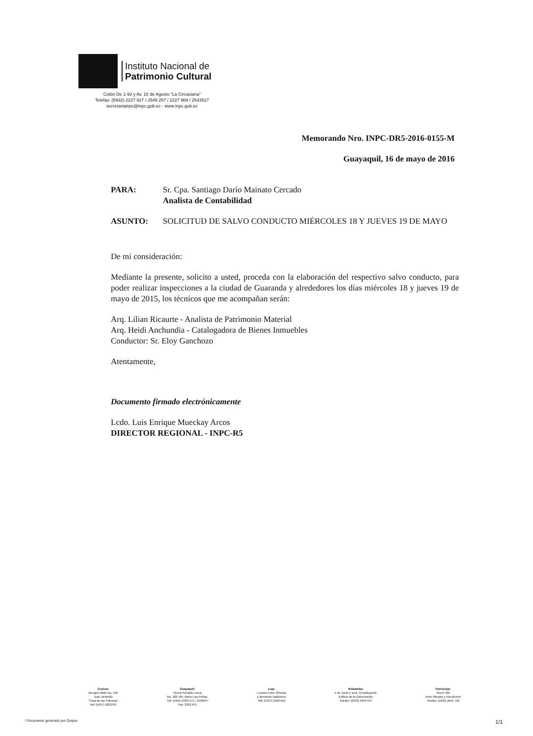Instituto Nacional de
Patrimonio Cultural
Colón Oe 1-93 y Av. 10 de Agosto "La Circasiana"
Telefax: (5932) 2227 927 / 2549 257 / 2227 969 / 2543527
secretariainpc@inpc.gob.ec - www.inpc.gob.ec
Memorando Nro. INPC-DR5-2016-0155-M
Guayaquil, 16 de mayo de 2016
PARA: Sr. Cpa. Santiago Darío Mainato Cercado
Analista de Contabilidad
ASUNTO: SOLICITUD DE SALVO CONDUCTO MIÉRCOLES 18 Y JUEVES 19 DE MAYO
De mi consideración:
Mediante la presente, solicito a usted, proceda con la elaboración del respectivo salvo conducto, para poder realizar inspecciones a la ciudad de Guaranda y alrededores los días miércoles 18 y jueves 19 de mayo de 2015, los técnicos que me acompañan serán:
Arq. Lilian Ricaurte - Analista de Patrimonio Material
Arq. Heidi Anchundia - Catalogadora de Bienes Inmuebles
Conductor: Sr. Eloy Ganchozo
Atentamente,
Documento firmado electrónicamente
Lcdo. Luis Enrique Mueckay Arcos
DIRECTOR REGIONAL - INPC-R5
Cuenca:
Benigno Malo No. 140
Juan Jaramillo
"Casa de las Palomas"
Telf: (5937) 2833787
Guayaquil:
Numa Pompilio Llona
No. 182-184, Barrio Las Peñas.
Telf: (5934) 2303 571 / 2568347
Fax: 2303 671
Loja:
Lourdes entre Olmedo
y Bernardo Valdivieso
Telf: (5937) 2560 652
Riobamba:
5 de Junio y 1era. Constituyente
Edificio de la Gobernación
Telefax: (5933) 2950 597
Portoviejo:
Sucre 405
entre Morales y Rocafuerte
Telefax: (5935) 2651 722
* Documento generado por Quipux
1/1